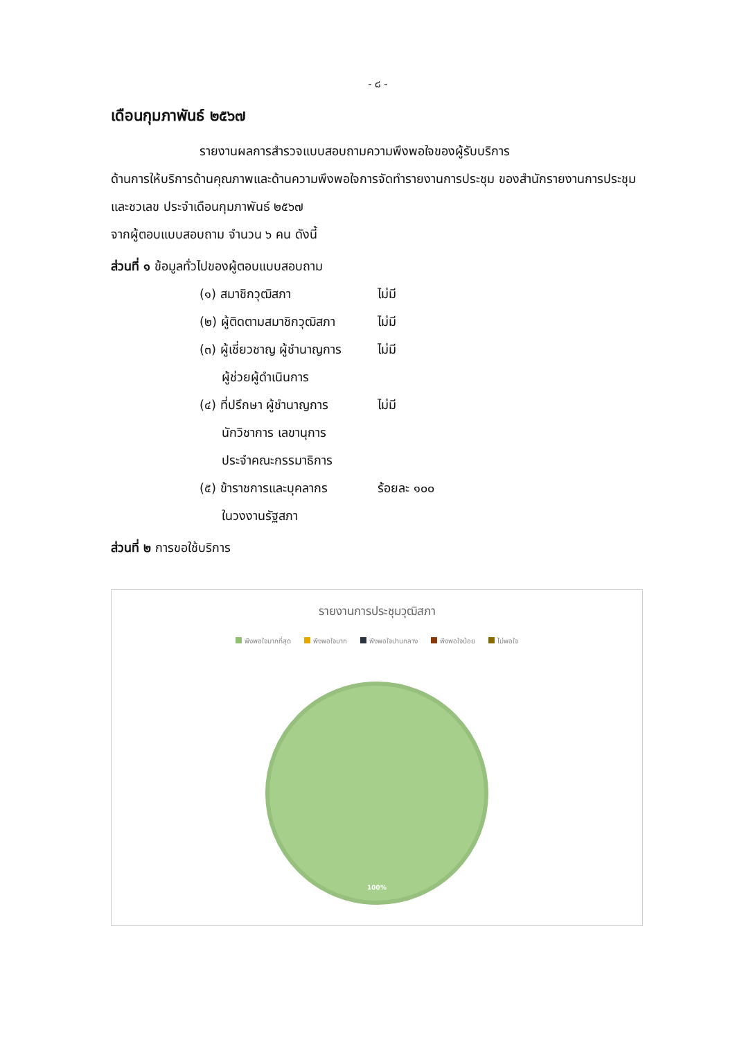- ๘ -
เดือนกุมภาพันธ์ ๒๕๖๗
รายงานผลการสำรวจแบบสอบถามความพึงพอใจของผู้รับบริการ
ด้านการให้บริการด้านคุณภาพและด้านความพึงพอใจการจัดทำรายงานการประชุม ของสำนักรายงานการประชุมและชวเลข ประจำเดือนกุมภาพันธ์ ๒๕๖๗
จากผู้ตอบแบบสอบถาม จำนวน ๖ คน ดังนี้
ส่วนที่ ๑ ข้อมูลทั่วไปของผู้ตอบแบบสอบถาม
(๑) สมาชิกวุฒิสภา ไม่มี
(๒) ผู้ติดตามสมาชิกวุฒิสภา ไม่มี
(๓) ผู้เชี่ยวชาญ ผู้ชำนาญการ ไม่มี
ผู้ช่วยผู้ดำเนินการ
(๔) ที่ปรึกษา ผู้ชำนาญการ ไม่มี
นักวิชาการ เลขานุการ
ประจำคณะกรรมาธิการ
(๕) ข้าราชการและบุคลากร ร้อยละ ๑๐๐
ในวงงานรัฐสภา
ส่วนที่ ๒ การขอใช้บริการ
รายงานการประชุมวุฒิสภา
พึงพอใจมากที่สุด พึงพอใจมาก พึงพอใจปานกลาง พึงพอใจน้อย ไม่พอใจ
100%